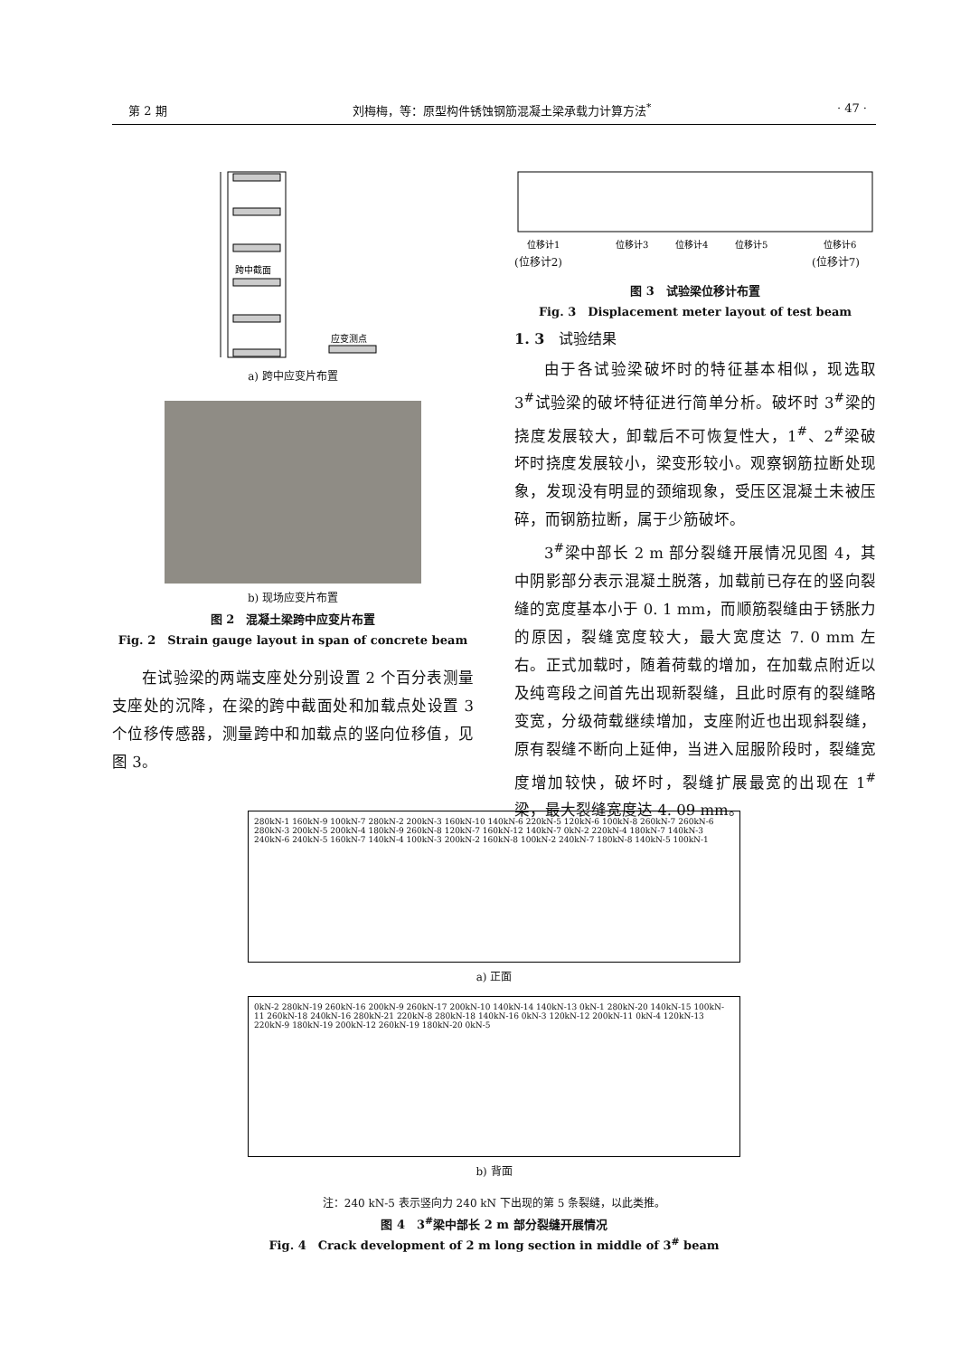第 2 期 刘梅梅，等：原型构件锈蚀钢筋混凝土梁承载力计算方法<sup>*</sup> · 47 ·
跨中截面
应变测点
a) 跨中应变片布置
b) 现场应变片布置
图 2　混凝土梁跨中应变片布置
Fig. 2　Strain gauge layout in span of concrete beam
在试验梁的两端支座处分别设置 2 个百分表测量支座处的沉降，在梁的跨中截面处和加载点处设置 3 个位移传感器，测量跨中和加载点的竖向位移值，见图 3。
位移计1
位移计3
位移计4
位移计5
位移计6
(位移计2)　　　　　　　　　　　　　　　　　　　　　　　(位移计7)
图 3　试验梁位移计布置
Fig. 3　Displacement meter layout of test beam
1. 3　试验结果
由于各试验梁破坏时的特征基本相似，现选取 3<sup>#</sup>试验梁的破坏特征进行简单分析。破坏时 3<sup>#</sup>梁的挠度发展较大，卸载后不可恢复性大，1<sup>#</sup>、2<sup>#</sup>梁破坏时挠度发展较小，梁变形较小。观察钢筋拉断处现象，发现没有明显的颈缩现象，受压区混凝土未被压碎，而钢筋拉断，属于少筋破坏。
3<sup>#</sup>梁中部长 2 m 部分裂缝开展情况见图 4，其中阴影部分表示混凝土脱落，加载前已存在的竖向裂缝的宽度基本小于 0. 1 mm，而顺筋裂缝由于锈胀力的原因，裂缝宽度较大，最大宽度达 7. 0 mm 左右。正式加载时，随着荷载的增加，在加载点附近以及纯弯段之间首先出现新裂缝，且此时原有的裂缝略变宽，分级荷载继续增加，支座附近也出现斜裂缝，原有裂缝不断向上延伸，当进入屈服阶段时，裂缝宽度增加较快，破坏时，裂缝扩展最宽的出现在 1<sup>#</sup>梁，最大裂缝宽度达 4. 09 mm。
280kN-1 160kN-9 100kN-7 280kN-2 200kN-3 160kN-10 140kN-6 220kN-5 120kN-6 100kN-8 260kN-7 260kN-6 280kN-3 200kN-5 200kN-4 180kN-9 260kN-8 120kN-7 160kN-12 140kN-7 0kN-2 220kN-4 180kN-7 140kN-3 240kN-6 240kN-5 160kN-7 140kN-4 100kN-3 200kN-2 160kN-8 100kN-2 240kN-7 180kN-8 140kN-5 100kN-1
a) 正面
0kN-2 280kN-19 260kN-16 200kN-9 260kN-17 200kN-10 140kN-14 140kN-13 0kN-1 280kN-20 140kN-15 100kN-11 260kN-18 240kN-16 280kN-21 220kN-8 280kN-18 140kN-16 0kN-3 120kN-12 200kN-11 0kN-4 120kN-13 220kN-9 180kN-19 200kN-12 260kN-19 180kN-20 0kN-5
b) 背面
注：240 kN-5 表示竖向力 240 kN 下出现的第 5 条裂缝，以此类推。
图 4　3<sup>#</sup>梁中部长 2 m 部分裂缝开展情况
Fig. 4　Crack development of 2 m long section in middle of 3<sup>#</sup> beam